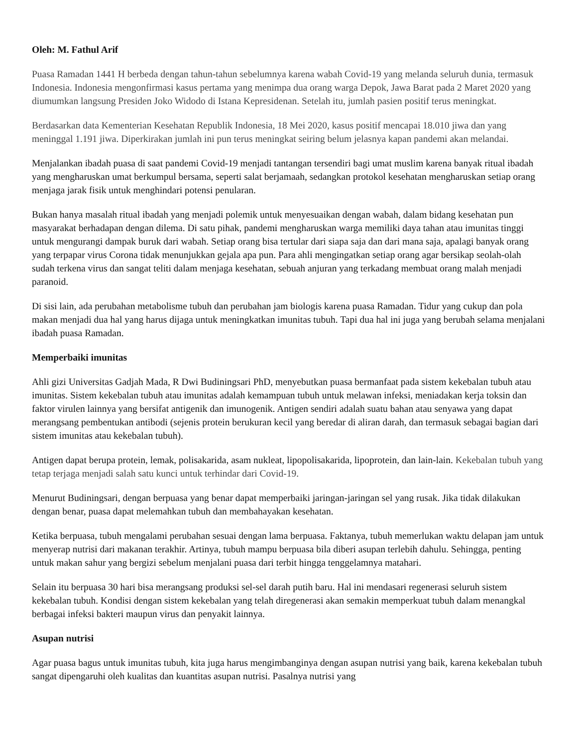Oleh: M. Fathul Arif
Puasa Ramadan 1441 H berbeda dengan tahun-tahun sebelumnya karena wabah Covid-19 yang melanda seluruh dunia, termasuk Indonesia. Indonesia mengonfirmasi kasus pertama yang menimpa dua orang warga Depok, Jawa Barat pada 2 Maret 2020 yang diumumkan langsung Presiden Joko Widodo di Istana Kepresidenan. Setelah itu, jumlah pasien positif terus meningkat.
Berdasarkan data Kementerian Kesehatan Republik Indonesia, 18 Mei 2020, kasus positif mencapai 18.010 jiwa dan yang meninggal 1.191 jiwa. Diperkirakan jumlah ini pun terus meningkat seiring belum jelasnya kapan pandemi akan melandai.
Menjalankan ibadah puasa di saat pandemi Covid-19 menjadi tantangan tersendiri bagi umat muslim karena banyak ritual ibadah yang mengharuskan umat berkumpul bersama, seperti salat berjamaah, sedangkan protokol kesehatan mengharuskan setiap orang menjaga jarak fisik untuk menghindari potensi penularan.
Bukan hanya masalah ritual ibadah yang menjadi polemik untuk menyesuaikan dengan wabah, dalam bidang kesehatan pun masyarakat berhadapan dengan dilema. Di satu pihak, pandemi mengharuskan warga memiliki daya tahan atau imunitas tinggi untuk mengurangi dampak buruk dari wabah. Setiap orang bisa tertular dari siapa saja dan dari mana saja, apalagi banyak orang yang terpapar virus Corona tidak menunjukkan gejala apa pun. Para ahli mengingatkan setiap orang agar bersikap seolah-olah sudah terkena virus dan sangat teliti dalam menjaga kesehatan, sebuah anjuran yang terkadang membuat orang malah menjadi paranoid.
Di sisi lain, ada perubahan metabolisme tubuh dan perubahan jam biologis karena puasa Ramadan. Tidur yang cukup dan pola makan menjadi dua hal yang harus dijaga untuk meningkatkan imunitas tubuh. Tapi dua hal ini juga yang berubah selama menjalani ibadah puasa Ramadan.
Memperbaiki imunitas
Ahli gizi Universitas Gadjah Mada, R Dwi Budiningsari PhD, menyebutkan puasa bermanfaat pada sistem kekebalan tubuh atau imunitas. Sistem kekebalan tubuh atau imunitas adalah kemampuan tubuh untuk melawan infeksi, meniadakan kerja toksin dan faktor virulen lainnya yang bersifat antigenik dan imunogenik. Antigen sendiri adalah suatu bahan atau senyawa yang dapat merangsang pembentukan antibodi (sejenis protein berukuran kecil yang beredar di aliran darah, dan termasuk sebagai bagian dari sistem imunitas atau kekebalan tubuh).
Antigen dapat berupa protein, lemak, polisakarida, asam nukleat, lipopolisakarida, lipoprotein, dan lain-lain. Kekebalan tubuh yang tetap terjaga menjadi salah satu kunci untuk terhindar dari Covid-19.
Menurut Budiningsari, dengan berpuasa yang benar dapat memperbaiki jaringan-jaringan sel yang rusak. Jika tidak dilakukan dengan benar, puasa dapat melemahkan tubuh dan membahayakan kesehatan.
Ketika berpuasa, tubuh mengalami perubahan sesuai dengan lama berpuasa. Faktanya, tubuh memerlukan waktu delapan jam untuk menyerap nutrisi dari makanan terakhir. Artinya, tubuh mampu berpuasa bila diberi asupan terlebih dahulu. Sehingga, penting untuk makan sahur yang bergizi sebelum menjalani puasa dari terbit hingga tenggelamnya matahari.
Selain itu berpuasa 30 hari bisa merangsang produksi sel-sel darah putih baru. Hal ini mendasari regenerasi seluruh sistem kekebalan tubuh. Kondisi dengan sistem kekebalan yang telah diregenerasi akan semakin memperkuat tubuh dalam menangkal berbagai infeksi bakteri maupun virus dan penyakit lainnya.
Asupan nutrisi
Agar puasa bagus untuk imunitas tubuh, kita juga harus mengimbanginya dengan asupan nutrisi yang baik, karena kekebalan tubuh sangat dipengaruhi oleh kualitas dan kuantitas asupan nutrisi. Pasalnya nutrisi yang